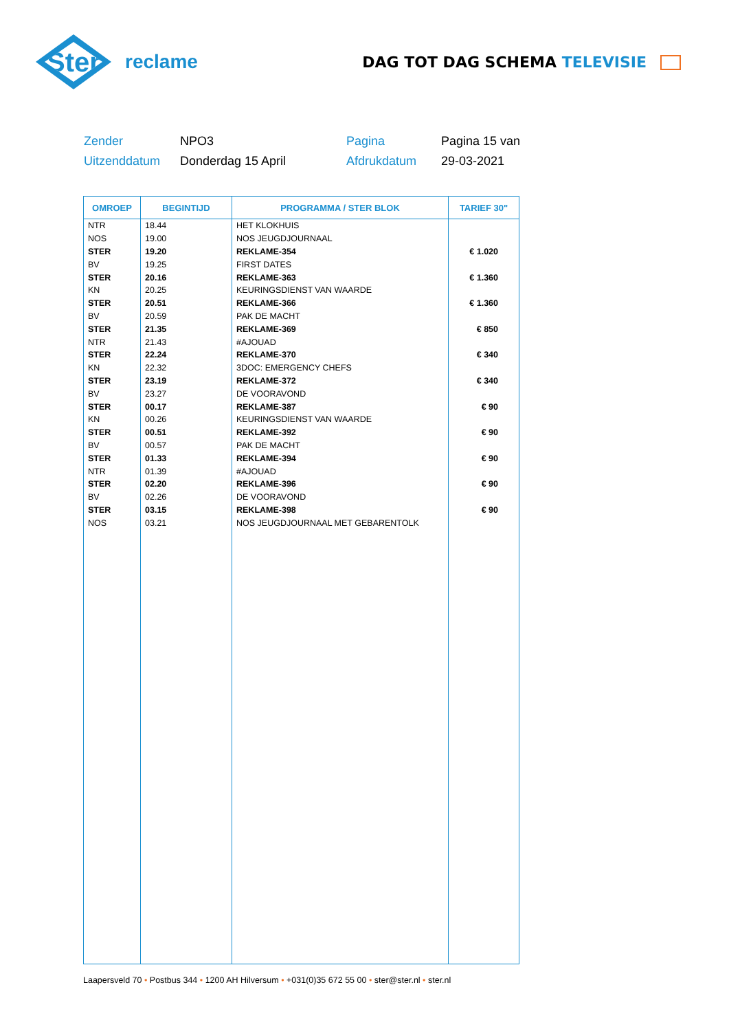Ster
reclame
DAG TOT DAG SCHEMA TELEVISIE
Zender
NPO3
Pagina
Pagina 15 van
Uitzenddatum
Donderdag 15 April
Afdrukdatum
29-03-2021
| OMROEP | BEGINTIJD | PROGRAMMA / STER BLOK | TARIEF 30" |
| --- | --- | --- | --- |
| NTR | 18.44 | HET KLOKHUIS | |
| NOS | 19.00 | NOS JEUGDJOURNAAL | |
| STER | 19.20 | REKLAME-354 | € 1.020 |
| BV | 19.25 | FIRST DATES | |
| STER | 20.16 | REKLAME-363 | € 1.360 |
| KN | 20.25 | KEURINGSDIENST VAN WAARDE | |
| STER | 20.51 | REKLAME-366 | € 1.360 |
| BV | 20.59 | PAK DE MACHT | |
| STER | 21.35 | REKLAME-369 | € 850 |
| NTR | 21.43 | #AJOUAD | |
| STER | 22.24 | REKLAME-370 | € 340 |
| KN | 22.32 | 3DOC: EMERGENCY CHEFS | |
| STER | 23.19 | REKLAME-372 | € 340 |
| BV | 23.27 | DE VOORAVOND | |
| STER | 00.17 | REKLAME-387 | € 90 |
| KN | 00.26 | KEURINGSDIENST VAN WAARDE | |
| STER | 00.51 | REKLAME-392 | € 90 |
| BV | 00.57 | PAK DE MACHT | |
| STER | 01.33 | REKLAME-394 | € 90 |
| NTR | 01.39 | #AJOUAD | |
| STER | 02.20 | REKLAME-396 | € 90 |
| BV | 02.26 | DE VOORAVOND | |
| STER | 03.15 | REKLAME-398 | € 90 |
| NOS | 03.21 | NOS JEUGDJOURNAAL MET GEBARENTOLK | |
Laapersveld 70 • Postbus 344 • 1200 AH Hilversum • +031(0)35 672 55 00 • ster@ster.nl • ster.nl